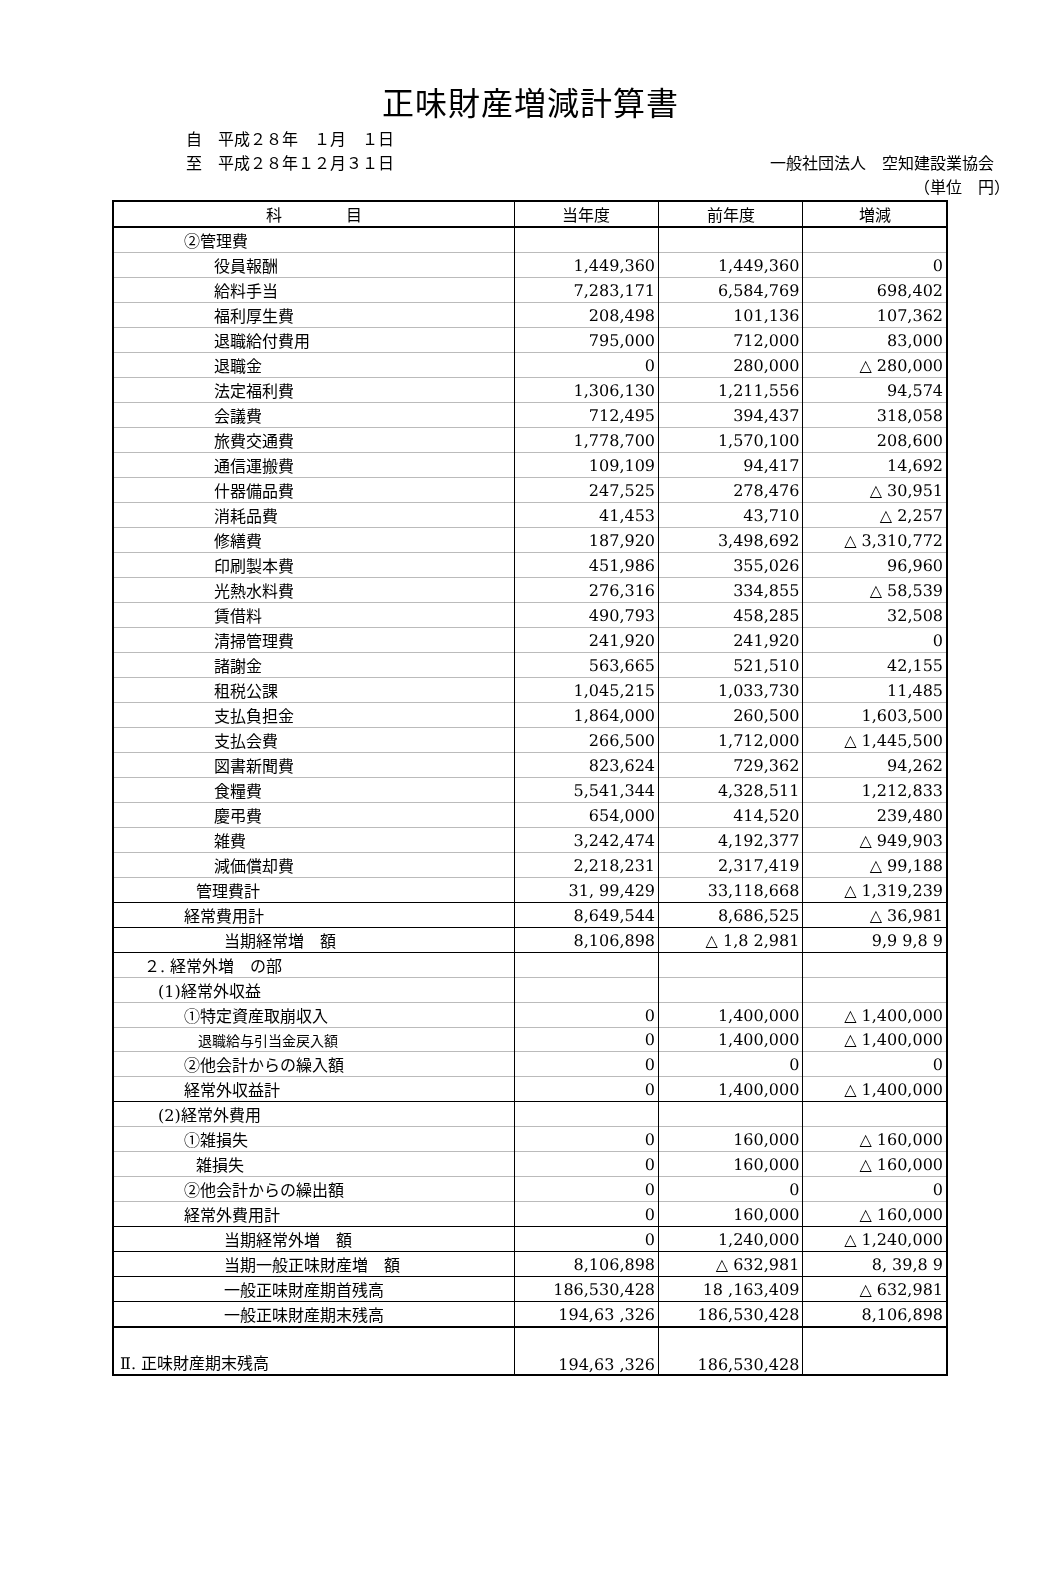正味財産増減計算書
自　平成２８年　１月　１日
至　平成２８年１２月３１日 一般社団法人　空知建設業協会
（単位　円）
| 科 目 | 当年度 | 前年度 | 増減 |
| --- | --- | --- | --- |
| ②管理費 | | | |
| 役員報酬 | 1,449,360 | 1,449,360 | 0 |
| 給料手当 | 7,283,171 | 6,584,769 | 698,402 |
| 福利厚生費 | 208,498 | 101,136 | 107,362 |
| 退職給付費用 | 795,000 | 712,000 | 83,000 |
| 退職金 | 0 | 280,000 | △ 280,000 |
| 法定福利費 | 1,306,130 | 1,211,556 | 94,574 |
| 会議費 | 712,495 | 394,437 | 318,058 |
| 旅費交通費 | 1,778,700 | 1,570,100 | 208,600 |
| 通信運搬費 | 109,109 | 94,417 | 14,692 |
| 什器備品費 | 247,525 | 278,476 | △ 30,951 |
| 消耗品費 | 41,453 | 43,710 | △ 2,257 |
| 修繕費 | 187,920 | 3,498,692 | △ 3,310,772 |
| 印刷製本費 | 451,986 | 355,026 | 96,960 |
| 光熱水料費 | 276,316 | 334,855 | △ 58,539 |
| 賃借料 | 490,793 | 458,285 | 32,508 |
| 清掃管理費 | 241,920 | 241,920 | 0 |
| 諸謝金 | 563,665 | 521,510 | 42,155 |
| 租税公課 | 1,045,215 | 1,033,730 | 11,485 |
| 支払負担金 | 1,864,000 | 260,500 | 1,603,500 |
| 支払会費 | 266,500 | 1,712,000 | △ 1,445,500 |
| 図書新聞費 | 823,624 | 729,362 | 94,262 |
| 食糧費 | 5,541,344 | 4,328,511 | 1,212,833 |
| 慶弔費 | 654,000 | 414,520 | 239,480 |
| 雑費 | 3,242,474 | 4,192,377 | △ 949,903 |
| 減価償却費 | 2,218,231 | 2,317,419 | △ 99,188 |
| 管理費計 | 31, 99,429 | 33,118,668 | △ 1,319,239 |
| 経常費用計 | 8,649,544 | 8,686,525 | △ 36,981 |
| 当期経常増 額 | 8,106,898 | △ 1,8 2,981 | 9,9 9,8 9 |
| ２. 経常外増 の部 | | | |
| (1)経常外収益 | | | |
| ①特定資産取崩収入 | 0 | 1,400,000 | △ 1,400,000 |
| 退職給与引当金戻入額 | 0 | 1,400,000 | △ 1,400,000 |
| ②他会計からの繰入額 | 0 | 0 | 0 |
| 経常外収益計 | 0 | 1,400,000 | △ 1,400,000 |
| (2)経常外費用 | | | |
| ①雑損失 | 0 | 160,000 | △ 160,000 |
| 雑損失 | 0 | 160,000 | △ 160,000 |
| ②他会計からの繰出額 | 0 | 0 | 0 |
| 経常外費用計 | 0 | 160,000 | △ 160,000 |
| 当期経常外増 額 | 0 | 1,240,000 | △ 1,240,000 |
| 当期一般正味財産増 額 | 8,106,898 | △ 632,981 | 8, 39,8 9 |
| 一般正味財産期首残高 | 186,530,428 | 18 ,163,409 | △ 632,981 |
| 一般正味財産期末残高 | 194,63 ,326 | 186,530,428 | 8,106,898 |
| Ⅱ. 正味財産期末残高 | 194,63 ,326 | 186,530,428 | |